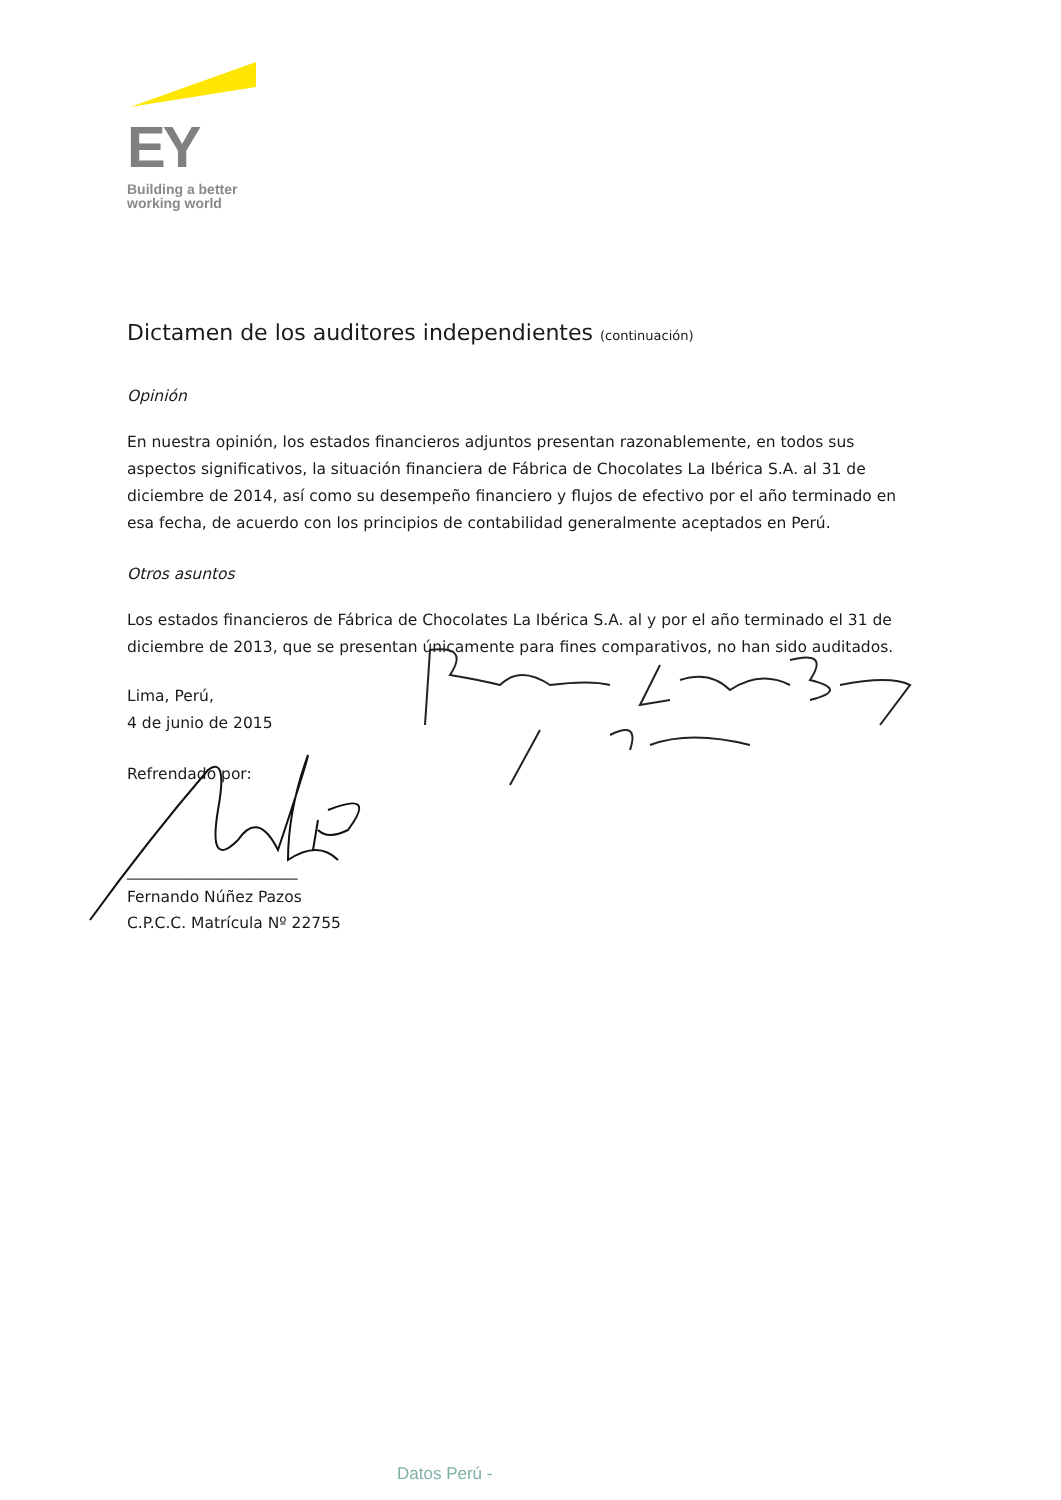EY
Building a better
working world
Dictamen de los auditores independientes (continuación)
Opinión
En nuestra opinión, los estados financieros adjuntos presentan razonablemente, en todos sus aspectos significativos, la situación financiera de Fábrica de Chocolates La Ibérica S.A. al 31 de diciembre de 2014, así como su desempeño financiero y flujos de efectivo por el año terminado en esa fecha, de acuerdo con los principios de contabilidad generalmente aceptados en Perú.
Otros asuntos
Los estados financieros de Fábrica de Chocolates La Ibérica S.A. al y por el año terminado el 31 de diciembre de 2013, que se presentan únicamente para fines comparativos, no han sido auditados.
Lima, Perú,
4 de junio de 2015
Refrendado por:
______________________
Fernando Núñez Pazos
C.P.C.C. Matrícula Nº 22755
Datos Perú -